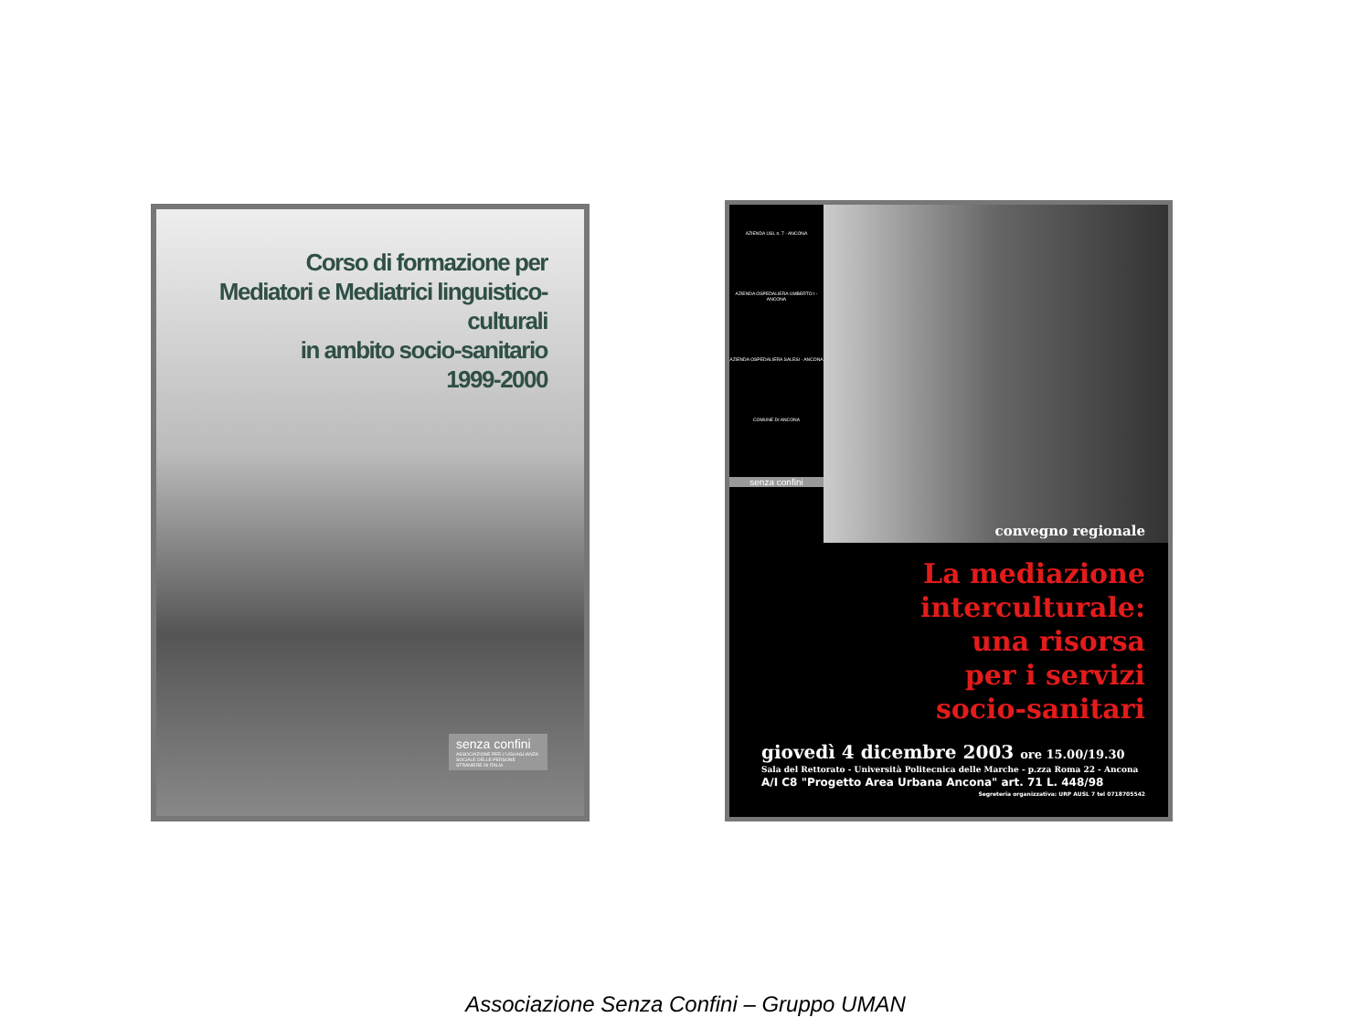Corso di formazione per
Mediatori e Mediatrici linguistico-culturali
in ambito socio-sanitario
1999-2000
senza confini
ASSOCIAZIONE PER L'UGUAGLIANZA SOCIALE DELLE PERSONE STRANIERE IN ITALIA
AZIENDA USL n. 7 - ANCONA
AZIENDA OSPEDALIERA UMBERTO I - ANCONA
AZIENDA OSPEDALIERA SALESI - ANCONA
COMUNE DI ANCONA
senza confini
convegno regionale
La mediazione
interculturale:
una risorsa
per i servizi
socio-sanitari
giovedì 4 dicembre 2003 ore 15.00/19.30
Sala del Rettorato - Università Politecnica delle Marche - p.zza Roma 22 - Ancona
A/I C8 "Progetto Area Urbana Ancona" art. 71 L. 448/98
Segreteria organizzativa: URP AUSL 7 tel 0718705542
Associazione Senza Confini – Gruppo UMAN